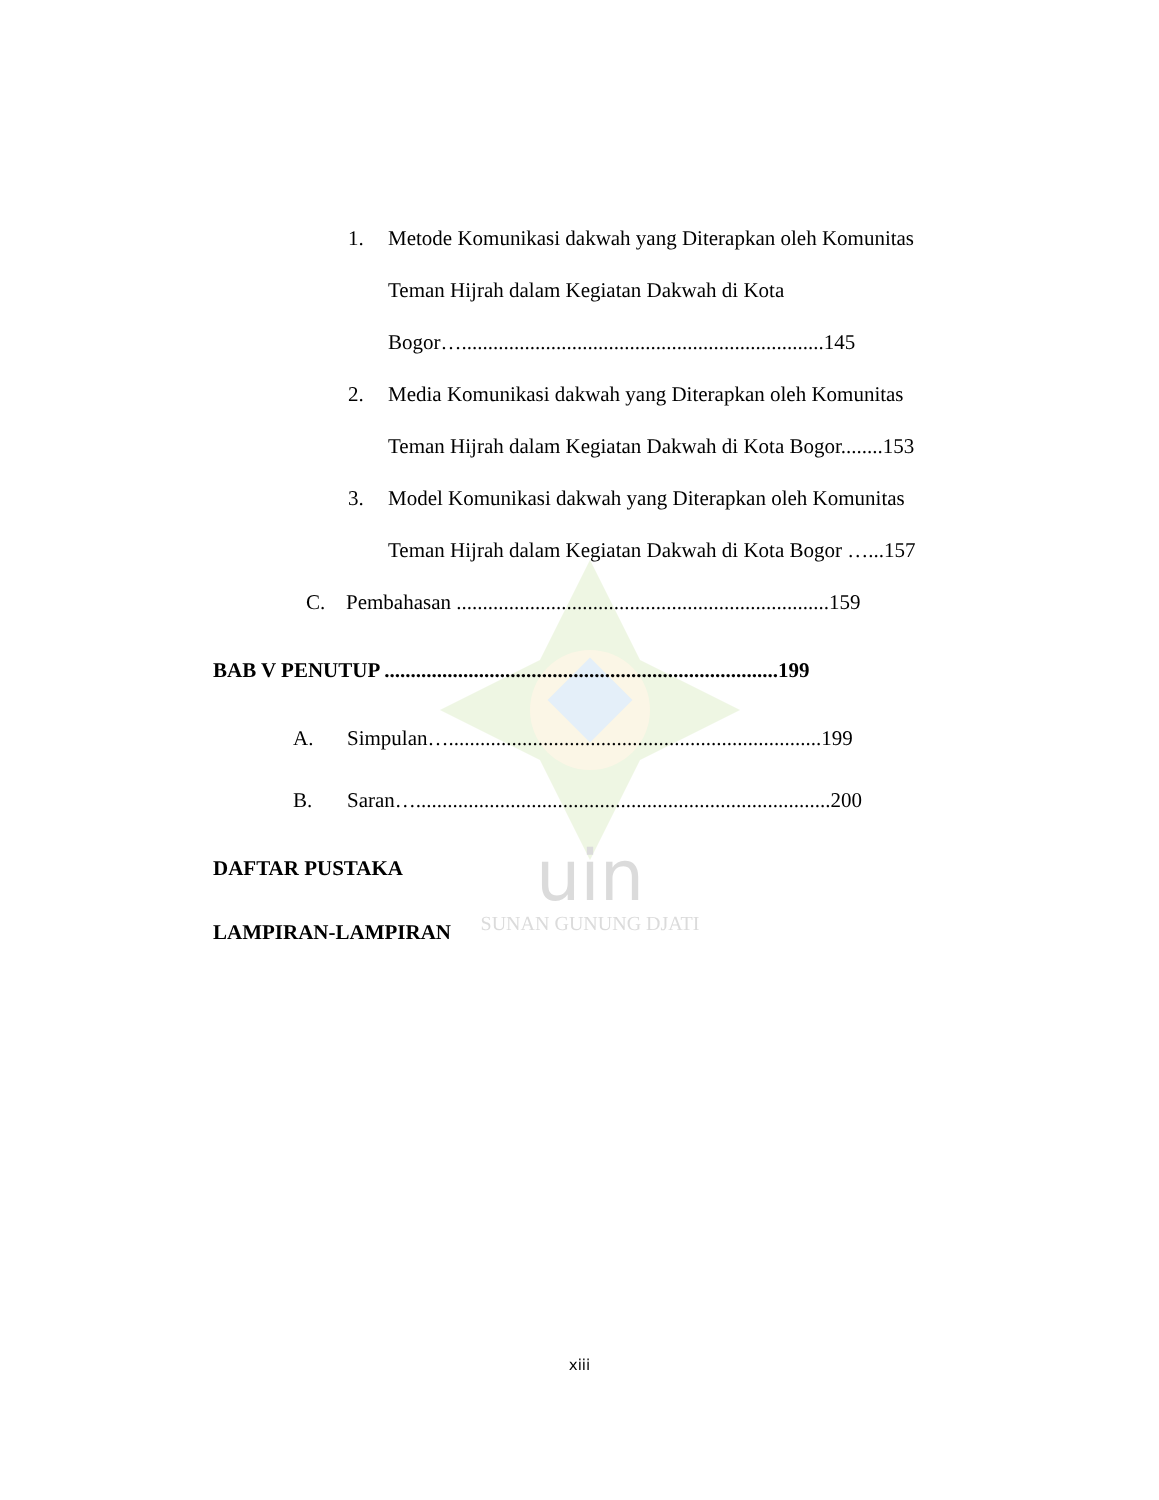uin
SUNAN GUNUNG DJATI
1. Metode Komunikasi dakwah yang Diterapkan oleh Komunitas
Teman Hijrah dalam Kegiatan Dakwah di Kota
Bogor….....................................................................145
2. Media Komunikasi dakwah yang Diterapkan oleh Komunitas
Teman Hijrah dalam Kegiatan Dakwah di Kota Bogor........153
3. Model Komunikasi dakwah yang Diterapkan oleh Komunitas
Teman Hijrah dalam Kegiatan Dakwah di Kota Bogor …...157
C. Pembahasan .......................................................................159
BAB V PENUTUP ...........................................................................199
A. Simpulan….......................................................................199
B. Saran…...............................................................................200
DAFTAR PUSTAKA
LAMPIRAN-LAMPIRAN
xiii